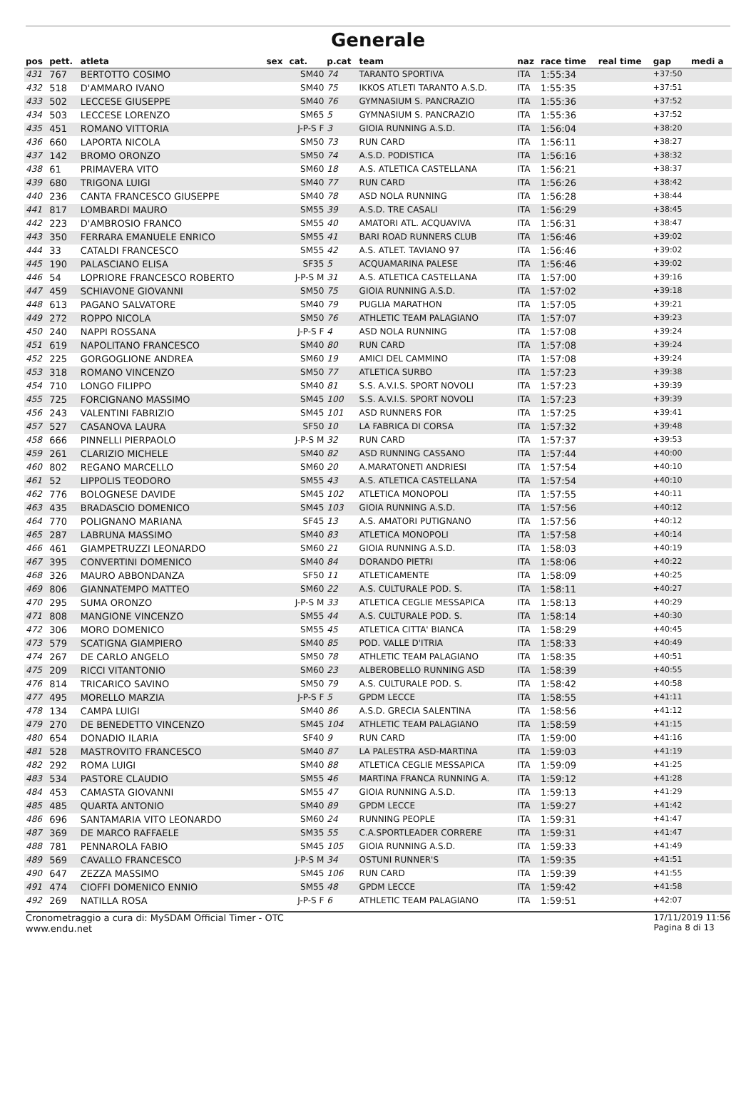Generale
| pos | pett. | atleta | sex | cat. | p.cat | team | naz | race time | real time | gap | medi a |
| --- | --- | --- | --- | --- | --- | --- | --- | --- | --- | --- | --- |
| 431 | 767 | BERTOTTO COSIMO | | SM40 | 74 | TARANTO SPORTIVA | ITA | 1:55:34 | | +37:50 | |
| 432 | 518 | D'AMMARO IVANO | | SM40 | 75 | IKKOS ATLETI TARANTO A.S.D. | ITA | 1:55:35 | | +37:51 | |
| 433 | 502 | LECCESE GIUSEPPE | | SM40 | 76 | GYMNASIUM S. PANCRAZIO | ITA | 1:55:36 | | +37:52 | |
| 434 | 503 | LECCESE LORENZO | | SM65 | 5 | GYMNASIUM S. PANCRAZIO | ITA | 1:55:36 | | +37:52 | |
| 435 | 451 | ROMANO VITTORIA | | J-P-S F | 3 | GIOIA RUNNING A.S.D. | ITA | 1:56:04 | | +38:20 | |
| 436 | 660 | LAPORTA NICOLA | | SM50 | 73 | RUN CARD | ITA | 1:56:11 | | +38:27 | |
| 437 | 142 | BROMO ORONZO | | SM50 | 74 | A.S.D. PODISTICA | ITA | 1:56:16 | | +38:32 | |
| 438 | 61 | PRIMAVERA VITO | | SM60 | 18 | A.S. ATLETICA CASTELLANA | ITA | 1:56:21 | | +38:37 | |
| 439 | 680 | TRIGONA LUIGI | | SM40 | 77 | RUN CARD | ITA | 1:56:26 | | +38:42 | |
| 440 | 236 | CANTA FRANCESCO GIUSEPPE | | SM40 | 78 | ASD NOLA RUNNING | ITA | 1:56:28 | | +38:44 | |
| 441 | 817 | LOMBARDI MAURO | | SM55 | 39 | A.S.D. TRE CASALI | ITA | 1:56:29 | | +38:45 | |
| 442 | 223 | D'AMBROSIO FRANCO | | SM55 | 40 | AMATORI ATL. ACQUAVIVA | ITA | 1:56:31 | | +38:47 | |
| 443 | 350 | FERRARA EMANUELE ENRICO | | SM55 | 41 | BARI ROAD RUNNERS CLUB | ITA | 1:56:46 | | +39:02 | |
| 444 | 33 | CATALDI FRANCESCO | | SM55 | 42 | A.S. ATLET. TAVIANO 97 | ITA | 1:56:46 | | +39:02 | |
| 445 | 190 | PALASCIANO ELISA | | SF35 | 5 | ACQUAMARINA PALESE | ITA | 1:56:46 | | +39:02 | |
| 446 | 54 | LOPRIORE FRANCESCO ROBERTO | | J-P-S M | 31 | A.S. ATLETICA CASTELLANA | ITA | 1:57:00 | | +39:16 | |
| 447 | 459 | SCHIAVONE GIOVANNI | | SM50 | 75 | GIOIA RUNNING A.S.D. | ITA | 1:57:02 | | +39:18 | |
| 448 | 613 | PAGANO SALVATORE | | SM40 | 79 | PUGLIA MARATHON | ITA | 1:57:05 | | +39:21 | |
| 449 | 272 | ROPPO NICOLA | | SM50 | 76 | ATHLETIC TEAM PALAGIANO | ITA | 1:57:07 | | +39:23 | |
| 450 | 240 | NAPPI ROSSANA | | J-P-S F | 4 | ASD NOLA RUNNING | ITA | 1:57:08 | | +39:24 | |
| 451 | 619 | NAPOLITANO FRANCESCO | | SM40 | 80 | RUN CARD | ITA | 1:57:08 | | +39:24 | |
| 452 | 225 | GORGOGLIONE ANDREA | | SM60 | 19 | AMICI DEL CAMMINO | ITA | 1:57:08 | | +39:24 | |
| 453 | 318 | ROMANO VINCENZO | | SM50 | 77 | ATLETICA SURBO | ITA | 1:57:23 | | +39:38 | |
| 454 | 710 | LONGO FILIPPO | | SM40 | 81 | S.S. A.V.I.S. SPORT NOVOLI | ITA | 1:57:23 | | +39:39 | |
| 455 | 725 | FORCIGNANO MASSIMO | | SM45 | 100 | S.S. A.V.I.S. SPORT NOVOLI | ITA | 1:57:23 | | +39:39 | |
| 456 | 243 | VALENTINI FABRIZIO | | SM45 | 101 | ASD RUNNERS FOR | ITA | 1:57:25 | | +39:41 | |
| 457 | 527 | CASANOVA LAURA | | SF50 | 10 | LA FABRICA DI CORSA | ITA | 1:57:32 | | +39:48 | |
| 458 | 666 | PINNELLI PIERPAOLO | | J-P-S M | 32 | RUN CARD | ITA | 1:57:37 | | +39:53 | |
| 459 | 261 | CLARIZIO MICHELE | | SM40 | 82 | ASD RUNNING CASSANO | ITA | 1:57:44 | | +40:00 | |
| 460 | 802 | REGANO MARCELLO | | SM60 | 20 | A.MARATONETI ANDRIESI | ITA | 1:57:54 | | +40:10 | |
| 461 | 52 | LIPPOLIS TEODORO | | SM55 | 43 | A.S. ATLETICA CASTELLANA | ITA | 1:57:54 | | +40:10 | |
| 462 | 776 | BOLOGNESE DAVIDE | | SM45 | 102 | ATLETICA MONOPOLI | ITA | 1:57:55 | | +40:11 | |
| 463 | 435 | BRADASCIO DOMENICO | | SM45 | 103 | GIOIA RUNNING A.S.D. | ITA | 1:57:56 | | +40:12 | |
| 464 | 770 | POLIGNANO MARIANA | | SF45 | 13 | A.S. AMATORI PUTIGNANO | ITA | 1:57:56 | | +40:12 | |
| 465 | 287 | LABRUNA MASSIMO | | SM40 | 83 | ATLETICA MONOPOLI | ITA | 1:57:58 | | +40:14 | |
| 466 | 461 | GIAMPETRUZZI LEONARDO | | SM60 | 21 | GIOIA RUNNING A.S.D. | ITA | 1:58:03 | | +40:19 | |
| 467 | 395 | CONVERTINI DOMENICO | | SM40 | 84 | DORANDO PIETRI | ITA | 1:58:06 | | +40:22 | |
| 468 | 326 | MAURO ABBONDANZA | | SF50 | 11 | ATLETICAMENTE | ITA | 1:58:09 | | +40:25 | |
| 469 | 806 | GIANNATEMPO MATTEO | | SM60 | 22 | A.S. CULTURALE POD. S. | ITA | 1:58:11 | | +40:27 | |
| 470 | 295 | SUMA ORONZO | | J-P-S M | 33 | ATLETICA CEGLIE MESSAPICA | ITA | 1:58:13 | | +40:29 | |
| 471 | 808 | MANGIONE VINCENZO | | SM55 | 44 | A.S. CULTURALE POD. S. | ITA | 1:58:14 | | +40:30 | |
| 472 | 306 | MORO DOMENICO | | SM55 | 45 | ATLETICA CITTA' BIANCA | ITA | 1:58:29 | | +40:45 | |
| 473 | 579 | SCATIGNA GIAMPIERO | | SM40 | 85 | POD. VALLE D'ITRIA | ITA | 1:58:33 | | +40:49 | |
| 474 | 267 | DE CARLO ANGELO | | SM50 | 78 | ATHLETIC TEAM PALAGIANO | ITA | 1:58:35 | | +40:51 | |
| 475 | 209 | RICCI VITANTONIO | | SM60 | 23 | ALBEROBELLO RUNNING ASD | ITA | 1:58:39 | | +40:55 | |
| 476 | 814 | TRICARICO SAVINO | | SM50 | 79 | A.S. CULTURALE POD. S. | ITA | 1:58:42 | | +40:58 | |
| 477 | 495 | MORELLO MARZIA | | J-P-S F | 5 | GPDM LECCE | ITA | 1:58:55 | | +41:11 | |
| 478 | 134 | CAMPA LUIGI | | SM40 | 86 | A.S.D. GRECIA SALENTINA | ITA | 1:58:56 | | +41:12 | |
| 479 | 270 | DE BENEDETTO VINCENZO | | SM45 | 104 | ATHLETIC TEAM PALAGIANO | ITA | 1:58:59 | | +41:15 | |
| 480 | 654 | DONADIO ILARIA | | SF40 | 9 | RUN CARD | ITA | 1:59:00 | | +41:16 | |
| 481 | 528 | MASTROVITO FRANCESCO | | SM40 | 87 | LA PALESTRA ASD-MARTINA | ITA | 1:59:03 | | +41:19 | |
| 482 | 292 | ROMA LUIGI | | SM40 | 88 | ATLETICA CEGLIE MESSAPICA | ITA | 1:59:09 | | +41:25 | |
| 483 | 534 | PASTORE CLAUDIO | | SM55 | 46 | MARTINA FRANCA RUNNING A. | ITA | 1:59:12 | | +41:28 | |
| 484 | 453 | CAMASTA GIOVANNI | | SM55 | 47 | GIOIA RUNNING A.S.D. | ITA | 1:59:13 | | +41:29 | |
| 485 | 485 | QUARTA ANTONIO | | SM40 | 89 | GPDM LECCE | ITA | 1:59:27 | | +41:42 | |
| 486 | 696 | SANTAMARIA VITO LEONARDO | | SM60 | 24 | RUNNING PEOPLE | ITA | 1:59:31 | | +41:47 | |
| 487 | 369 | DE MARCO RAFFAELE | | SM35 | 55 | C.A.SPORTLEADER CORRERE | ITA | 1:59:31 | | +41:47 | |
| 488 | 781 | PENNAROLA FABIO | | SM45 | 105 | GIOIA RUNNING A.S.D. | ITA | 1:59:33 | | +41:49 | |
| 489 | 569 | CAVALLO FRANCESCO | | J-P-S M | 34 | OSTUNI RUNNER'S | ITA | 1:59:35 | | +41:51 | |
| 490 | 647 | ZEZZA MASSIMO | | SM45 | 106 | RUN CARD | ITA | 1:59:39 | | +41:55 | |
| 491 | 474 | CIOFFI DOMENICO ENNIO | | SM55 | 48 | GPDM LECCE | ITA | 1:59:42 | | +41:58 | |
| 492 | 269 | NATILLA ROSA | | J-P-S F | 6 | ATHLETIC TEAM PALAGIANO | ITA | 1:59:51 | | +42:07 | |
Cronometraggio a cura di: MySDAM Official Timer - OTC
www.endu.net
17/11/2019 11:56
Pagina 8 di 13